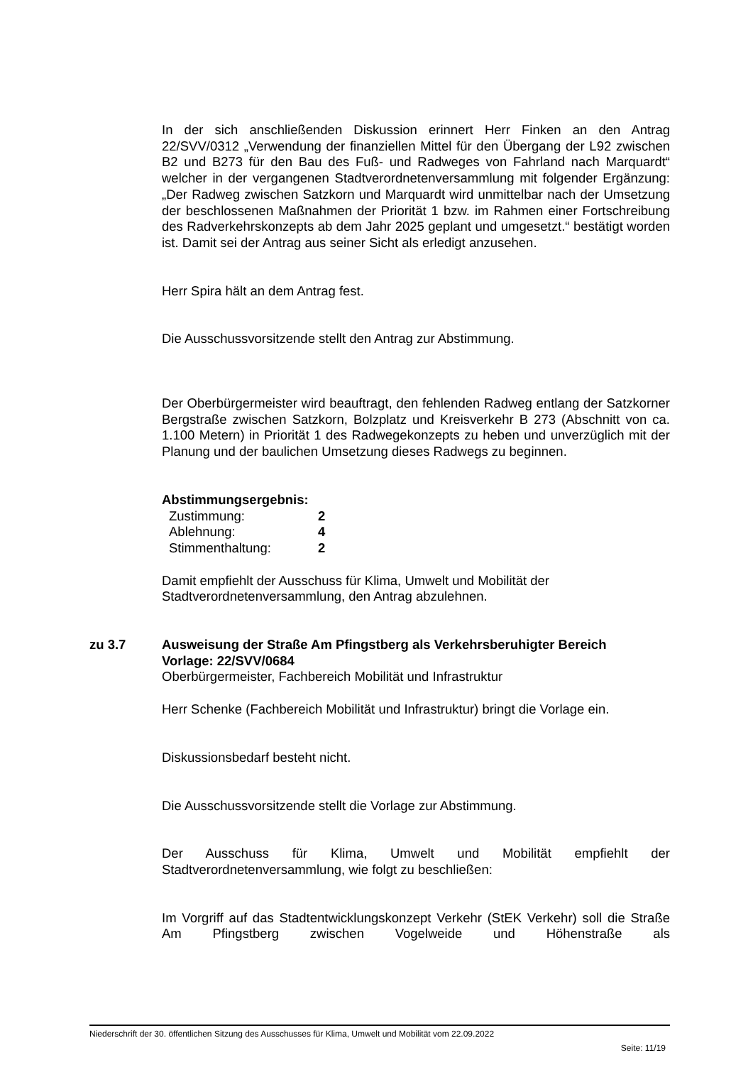In der sich anschließenden Diskussion erinnert Herr Finken an den Antrag 22/SVV/0312 „Verwendung der finanziellen Mittel für den Übergang der L92 zwischen B2 und B273 für den Bau des Fuß- und Radweges von Fahrland nach Marquardt“ welcher in der vergangenen Stadtverordnetenversammlung mit folgender Ergänzung: „Der Radweg zwischen Satzkorn und Marquardt wird unmittelbar nach der Umsetzung der beschlossenen Maßnahmen der Priorität 1 bzw. im Rahmen einer Fortschreibung des Radverkehrskonzepts ab dem Jahr 2025 geplant und umgesetzt.“ bestätigt worden ist. Damit sei der Antrag aus seiner Sicht als erledigt anzusehen.
Herr Spira hält an dem Antrag fest.
Die Ausschussvorsitzende stellt den Antrag zur Abstimmung.
Der Oberbürgermeister wird beauftragt, den fehlenden Radweg entlang der Satzkorner Bergstraße zwischen Satzkorn, Bolzplatz und Kreisverkehr B 273 (Abschnitt von ca. 1.100 Metern) in Priorität 1 des Radwegekonzepts zu heben und unverzüglich mit der Planung und der baulichen Umsetzung dieses Radwegs zu beginnen.
Abstimmungsergebnis:
| Zustimmung: | 2 |
| Ablehnung: | 4 |
| Stimmenthaltung: | 2 |
Damit empfiehlt der Ausschuss für Klima, Umwelt und Mobilität der Stadtverordnetenversammlung, den Antrag abzulehnen.
zu 3.7 Ausweisung der Straße Am Pfingstberg als Verkehrsberuhigter Bereich
Vorlage: 22/SVV/0684
Oberbürgermeister, Fachbereich Mobilität und Infrastruktur
Herr Schenke (Fachbereich Mobilität und Infrastruktur) bringt die Vorlage ein.
Diskussionsbedarf besteht nicht.
Die Ausschussvorsitzende stellt die Vorlage zur Abstimmung.
Der Ausschuss für Klima, Umwelt und Mobilität empfiehlt der Stadtverordnetenversammlung, wie folgt zu beschließen:
Im Vorgriff auf das Stadtentwicklungskonzept Verkehr (StEK Verkehr) soll die Straße Am Pfingstberg zwischen Vogelweide und Höhenstraße als
Niederschrift der 30. öffentlichen Sitzung des Ausschusses für Klima, Umwelt und Mobilität vom 22.09.2022
Seite: 11/19